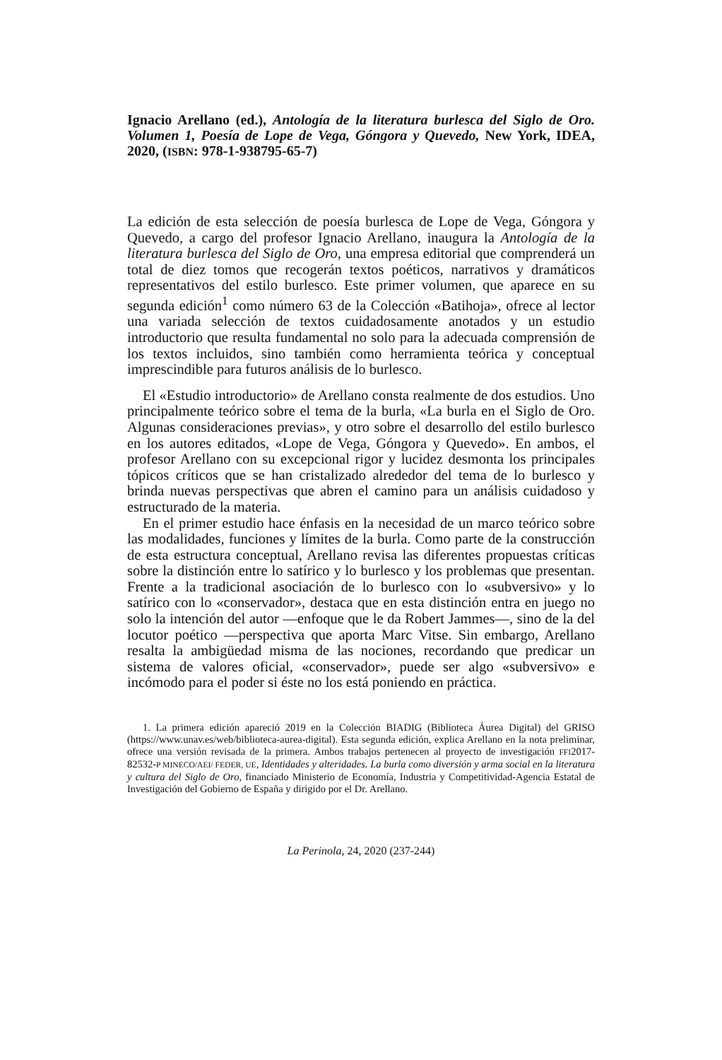Ignacio Arellano (ed.), Antología de la literatura burlesca del Siglo de Oro. Volumen 1, Poesía de Lope de Vega, Góngora y Quevedo, New York, IDEA, 2020, (ISBN: 978-1-938795-65-7)
La edición de esta selección de poesía burlesca de Lope de Vega, Góngora y Quevedo, a cargo del profesor Ignacio Arellano, inaugura la Antología de la literatura burlesca del Siglo de Oro, una empresa editorial que comprenderá un total de diez tomos que recogerán textos poéticos, narrativos y dramáticos representativos del estilo burlesco. Este primer volumen, que aparece en su segunda edición<sup>1</sup> como número 63 de la Colección «Batihoja», ofrece al lector una variada selección de textos cuidadosamente anotados y un estudio introductorio que resulta fundamental no solo para la adecuada comprensión de los textos incluidos, sino también como herramienta teórica y conceptual imprescindible para futuros análisis de lo burlesco.
El «Estudio introductorio» de Arellano consta realmente de dos estudios. Uno principalmente teórico sobre el tema de la burla, «La burla en el Siglo de Oro. Algunas consideraciones previas», y otro sobre el desarrollo del estilo burlesco en los autores editados, «Lope de Vega, Góngora y Quevedo». En ambos, el profesor Arellano con su excepcional rigor y lucidez desmonta los principales tópicos críticos que se han cristalizado alrededor del tema de lo burlesco y brinda nuevas perspectivas que abren el camino para un análisis cuidadoso y estructurado de la materia.
En el primer estudio hace énfasis en la necesidad de un marco teórico sobre las modalidades, funciones y límites de la burla. Como parte de la construcción de esta estructura conceptual, Arellano revisa las diferentes propuestas críticas sobre la distinción entre lo satírico y lo burlesco y los problemas que presentan. Frente a la tradicional asociación de lo burlesco con lo «subversivo» y lo satírico con lo «conservador», destaca que en esta distinción entra en juego no solo la intención del autor —enfoque que le da Robert Jammes—, sino de la del locutor poético —perspectiva que aporta Marc Vitse. Sin embargo, Arellano resalta la ambigüedad misma de las nociones, recordando que predicar un sistema de valores oficial, «conservador», puede ser algo «subversivo» e incómodo para el poder si éste no los está poniendo en práctica.
1. La primera edición apareció 2019 en la Colección BIADIG (Biblioteca Áurea Digital) del GRISO (https://www.unav.es/web/biblioteca-aurea-digital). Esta segunda edición, explica Arellano en la nota preliminar, ofrece una versión revisada de la primera. Ambos trabajos pertenecen al proyecto de investigación FFI2017-82532-P MINECO/AEI/ FEDER, UE, Identidades y alteridades. La burla como diversión y arma social en la literatura y cultura del Siglo de Oro, financiado Ministerio de Economía, Industria y Competitividad-Agencia Estatal de Investigación del Gobierno de España y dirigido por el Dr. Arellano.
La Perinola, 24, 2020 (237-244)